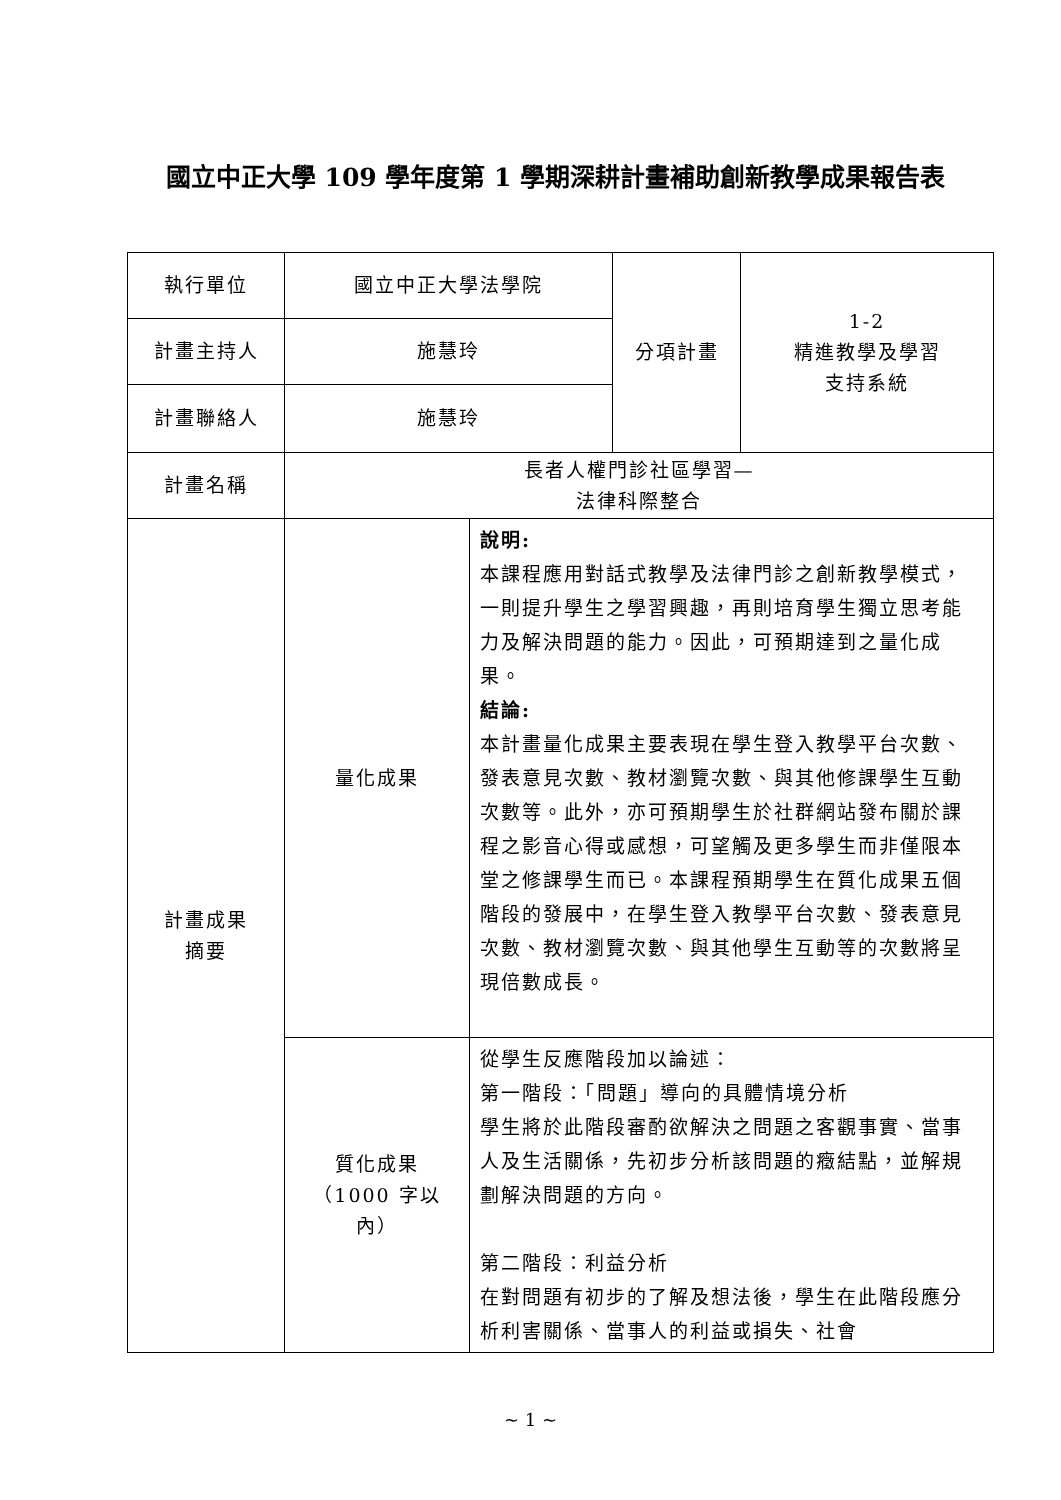國立中正大學 109 學年度第 1 學期深耕計畫補助創新教學成果報告表
| 執行單位 | 國立中正大學法學院 | | 分項計畫 | 1-2 精進教學及學習 支持系統 |
| 計畫主持人 | 施慧玲 | | | |
| 計畫聯絡人 | 施慧玲 | | | |
| 計畫名稱 | 長者人權門診社區學習— 法律科際整合 | | | |
| 計畫成果 摘要 | 量化成果 | 說明: 本課程應用對話式教學及法律門診之創新教學模式，一則提升學生之學習興趣，再則培育學生獨立思考能力及解決問題的能力。因此，可預期達到之量化成果。 結論: 本計畫量化成果主要表現在學生登入教學平台次數、發表意見次數、教材瀏覽次數、與其他修課學生互動次數等。此外，亦可預期學生於社群網站發布關於課程之影音心得或感想，可望觸及更多學生而非僅限本堂之修課學生而已。本課程預期學生在質化成果五個階段的發展中，在學生登入教學平台次數、發表意見次數、教材瀏覽次數、與其他學生互動等的次數將呈現倍數成長。 | | |
| | 質化成果 （1000 字以 內） | 從學生反應階段加以論述： 第一階段：「問題」導向的具體情境分析 學生將於此階段審酌欲解決之問題之客觀事實、當事人及生活關係，先初步分析該問題的癥結點，並解規劃解決問題的方向。 第二階段：利益分析 在對問題有初步的了解及想法後，學生在此階段應分析利害關係、當事人的利益或損失、社會 | | |
~ 1 ~